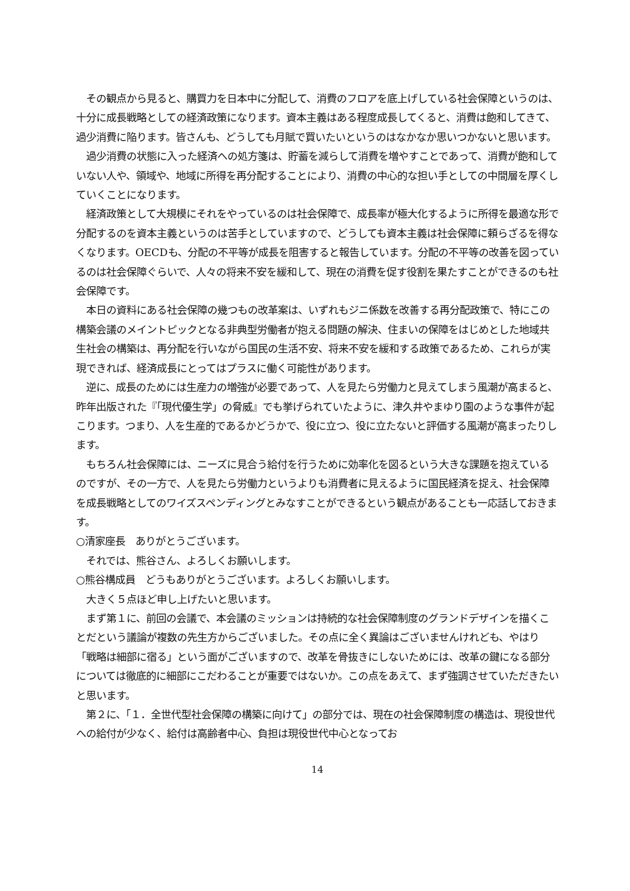その観点から見ると、購買力を日本中に分配して、消費のフロアを底上げしている社会保障というのは、十分に成長戦略としての経済政策になります。資本主義はある程度成長してくると、消費は飽和してきて、過少消費に陥ります。皆さんも、どうしても月賦で買いたいというのはなかなか思いつかないと思います。
　過少消費の状態に入った経済への処方箋は、貯蓄を減らして消費を増やすことであって、消費が飽和していない人や、領域や、地域に所得を再分配することにより、消費の中心的な担い手としての中間層を厚くしていくことになります。
　経済政策として大規模にそれをやっているのは社会保障で、成長率が極大化するように所得を最適な形で分配するのを資本主義というのは苦手としていますので、どうしても資本主義は社会保障に頼らざるを得なくなります。OECDも、分配の不平等が成長を阻害すると報告しています。分配の不平等の改善を図っているのは社会保障ぐらいで、人々の将来不安を緩和して、現在の消費を促す役割を果たすことができるのも社会保障です。
　本日の資料にある社会保障の幾つもの改革案は、いずれもジニ係数を改善する再分配政策で、特にこの構築会議のメイントピックとなる非典型労働者が抱える問題の解決、住まいの保障をはじめとした地域共生社会の構築は、再分配を行いながら国民の生活不安、将来不安を緩和する政策であるため、これらが実現できれば、経済成長にとってはプラスに働く可能性があります。
　逆に、成長のためには生産力の増強が必要であって、人を見たら労働力と見えてしまう風潮が高まると、昨年出版された『「現代優生学」の脅威』でも挙げられていたように、津久井やまゆり園のような事件が起こります。つまり、人を生産的であるかどうかで、役に立つ、役に立たないと評価する風潮が高まったりします。
　もちろん社会保障には、ニーズに見合う給付を行うために効率化を図るという大きな課題を抱えているのですが、その一方で、人を見たら労働力というよりも消費者に見えるように国民経済を捉え、社会保障を成長戦略としてのワイズスペンディングとみなすことができるという観点があることも一応話しておきます。
○清家座長　ありがとうございます。
　それでは、熊谷さん、よろしくお願いします。
○熊谷構成員　どうもありがとうございます。よろしくお願いします。
　大きく５点ほど申し上げたいと思います。
　まず第１に、前回の会議で、本会議のミッションは持続的な社会保障制度のグランドデザインを描くことだという議論が複数の先生方からございました。その点に全く異論はございませんけれども、やはり「戦略は細部に宿る」という面がございますので、改革を骨抜きにしないためには、改革の鍵になる部分については徹底的に細部にこだわることが重要ではないか。この点をあえて、まず強調させていただきたいと思います。
　第２に、「１．全世代型社会保障の構築に向けて」の部分では、現在の社会保障制度の構造は、現役世代への給付が少なく、給付は高齢者中心、負担は現役世代中心となってお
14